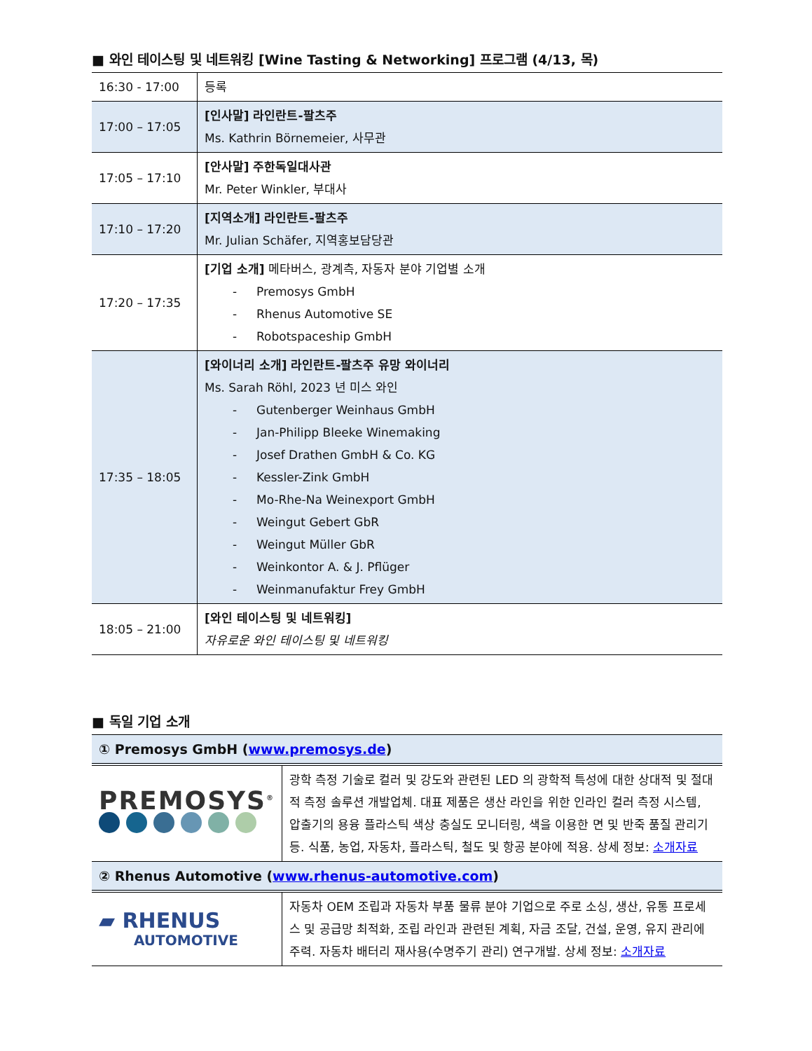■ 와인 테이스팅 및 네트워킹 [Wine Tasting & Networking] 프로그램 (4/13, 목)
| 16:30 - 17:00 | 등록 |
| 17:00 – 17:05 | [인사말] 라인란트-팔츠주 Ms. Kathrin Börnemeier, 사무관 |
| 17:05 – 17:10 | [안사말] 주한독일대사관 Mr. Peter Winkler, 부대사 |
| 17:10 – 17:20 | [지역소개] 라인란트-팔츠주 Mr. Julian Schäfer, 지역홍보담당관 |
| 17:20 – 17:35 | [기업 소개] 메타버스, 광계측, 자동자 분야 기업별 소개 - Premosys GmbH - Rhenus Automotive SE - Robotspaceship GmbH |
| 17:35 – 18:05 | [와이너리 소개] 라인란트-팔츠주 유망 와이너리 Ms. Sarah Röhl, 2023 년 미스 와인 - Gutenberger Weinhaus GmbH - Jan-Philipp Bleeke Winemaking - Josef Drathen GmbH & Co. KG - Kessler-Zink GmbH - Mo-Rhe-Na Weinexport GmbH - Weingut Gebert GbR - Weingut Müller GbR - Weinkontor A. & J. Pflüger - Weinmanufaktur Frey GmbH |
| 18:05 – 21:00 | [와인 테이스팅 및 네트워킹] 자유로운 와인 테이스팅 및 네트워킹 |
■ 독일 기업 소개
| ① Premosys GmbH ( www.premosys.de ) | |
| PREMOSYS<sup>®</sup> | 광학 측정 기술로 컬러 및 강도와 관련된 LED 의 광학적 특성에 대한 상대적 및 절대적 측정 솔루션 개발업체. 대표 제품은 생산 라인을 위한 인라인 컬러 측정 시스템, 압출기의 용융 플라스틱 색상 충실도 모니터링, 색을 이용한 면 및 반죽 품질 관리기 등. 식품, 농업, 자동차, 플라스틱, 철도 및 항공 분야에 적용. 상세 정보: 소개자료 |
| ② Rhenus Automotive ( www.rhenus-automotive.com ) | |
| ▰ RHENUS AUTOMOTIVE | 자동차 OEM 조립과 자동차 부품 물류 분야 기업으로 주로 소싱, 생산, 유통 프로세스 및 공급망 최적화, 조립 라인과 관련된 계획, 자금 조달, 건설, 운영, 유지 관리에 주력. 자동차 배터리 재사용(수명주기 관리) 연구개발. 상세 정보: 소개자료 |